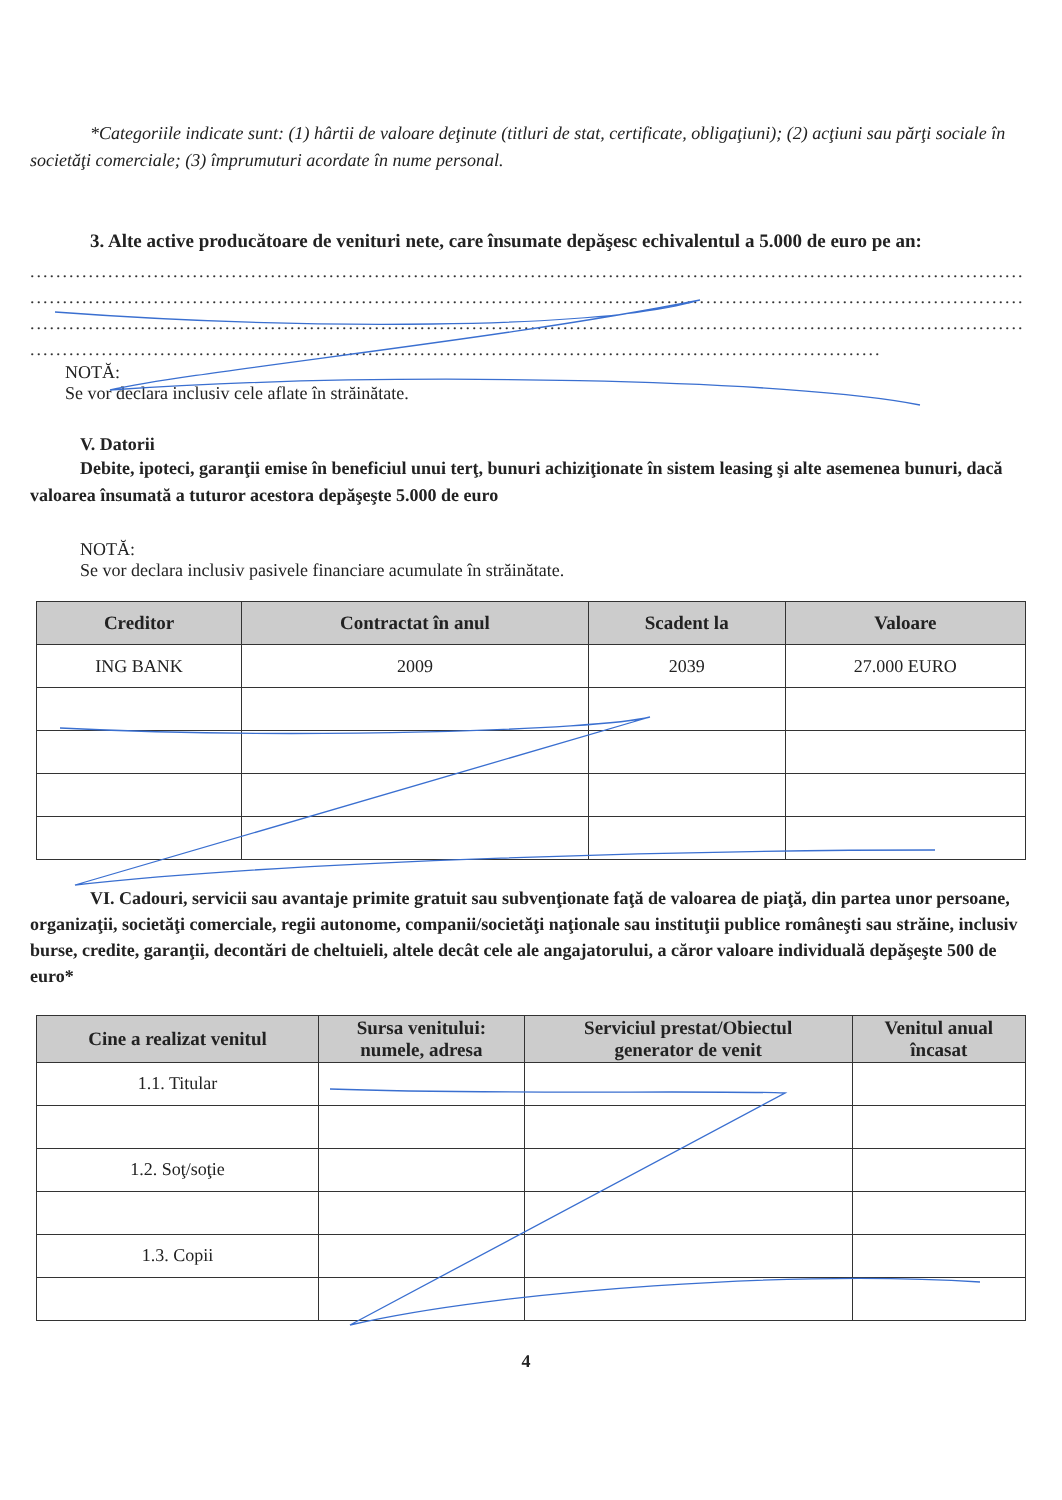*Categoriile indicate sunt: (1) hârtii de valoare deţinute (titluri de stat, certificate, obligaţiuni); (2) acţiuni sau părţi sociale în societăţi comerciale; (3) împrumuturi acordate în nume personal.
3. Alte active producătoare de venituri nete, care însumate depăşesc echivalentul a 5.000 de euro pe an:
..........................................................................................................................................................................................................
..........................................................................................................................................................................................................
..........................................................................................................................................................................................................
...................................................................................................................................
NOTĂ:
Se vor declara inclusiv cele aflate în străinătate.
V. Datorii
Debite, ipoteci, garanţii emise în beneficiul unui terţ, bunuri achiziţionate în sistem leasing şi alte asemenea bunuri, dacă valoarea însumată a tuturor acestora depăşeşte 5.000 de euro
NOTĂ:
Se vor declara inclusiv pasivele financiare acumulate în străinătate.
| Creditor | Contractat în anul | Scadent la | Valoare |
| --- | --- | --- | --- |
| ING BANK | 2009 | 2039 | 27.000 EURO |
VI. Cadouri, servicii sau avantaje primite gratuit sau subvenţionate faţă de valoarea de piaţă, din partea unor persoane, organizaţii, societăţi comerciale, regii autonome, companii/societăţi naţionale sau instituţii publice româneşti sau străine, inclusiv burse, credite, garanţii, decontări de cheltuieli, altele decât cele ale angajatorului, a căror valoare individuală depăşeşte 500 de euro*
| Cine a realizat venitul | Sursa venitului: numele, adresa | Serviciul prestat/Obiectul generator de venit | Venitul anual încasat |
| --- | --- | --- | --- |
| 1.1. Titular | | | |
| 1.2. Soţ/soţie | | | |
| 1.3. Copii | | | |
4